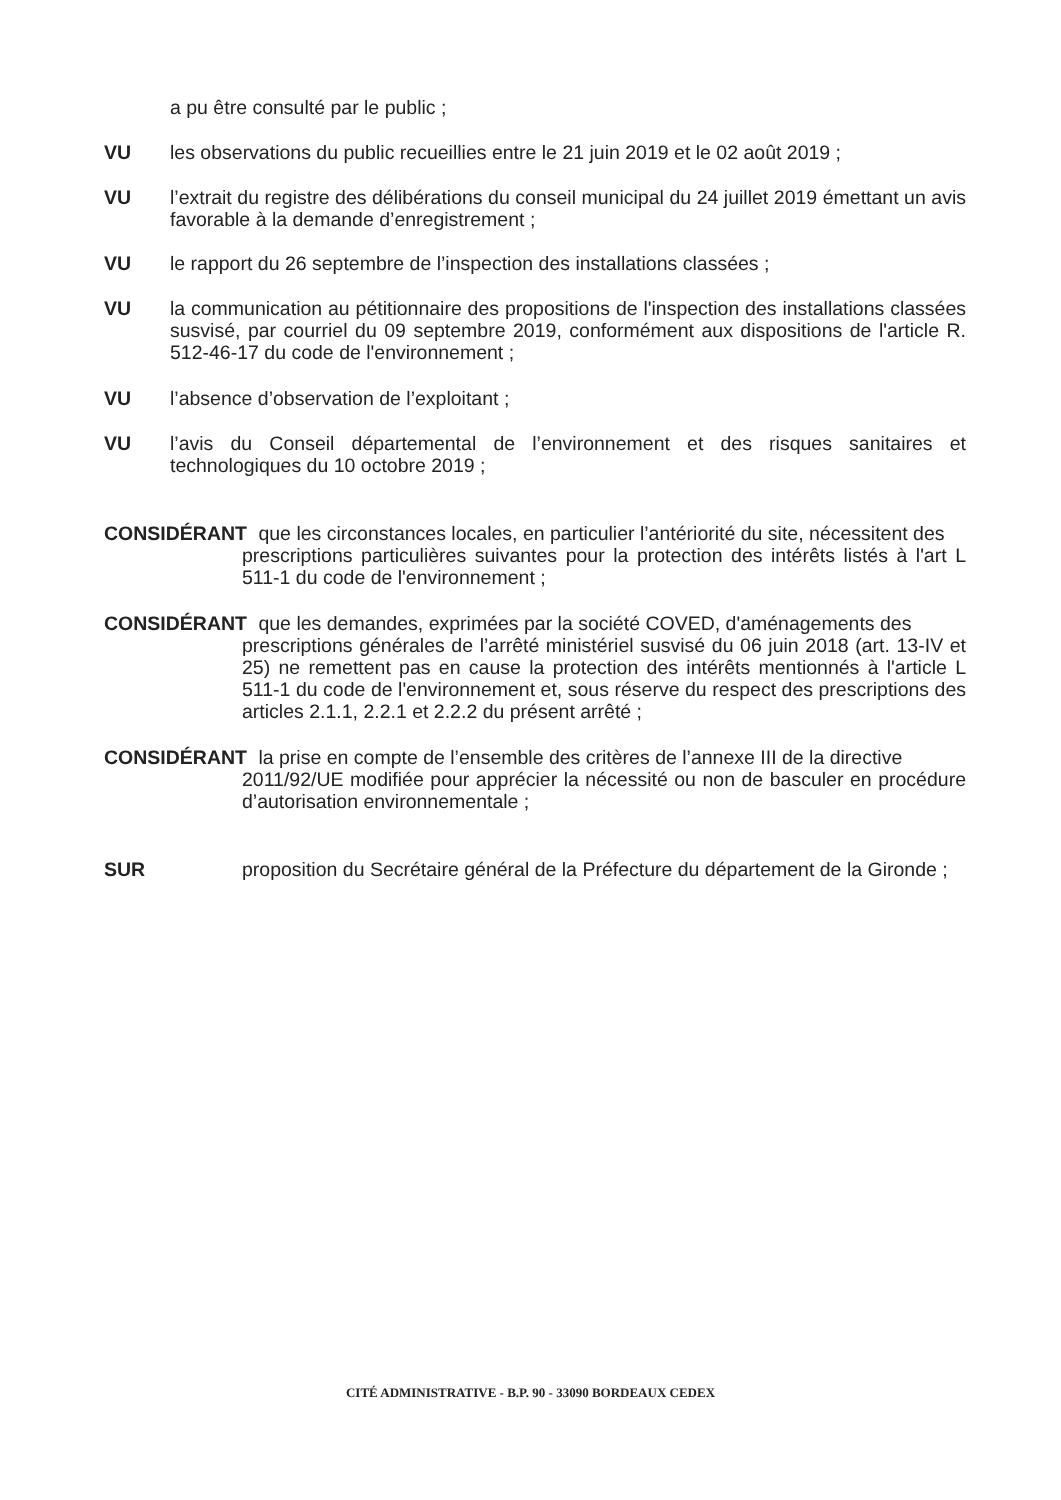a pu être consulté par le public ;
VU les observations du public recueillies entre le 21 juin 2019 et le 02 août 2019 ;
VU l’extrait du registre des délibérations du conseil municipal du 24 juillet 2019 émettant un avis favorable à la demande d’enregistrement ;
VU le rapport du 26 septembre de l’inspection des installations classées ;
VU la communication au pétitionnaire des propositions de l'inspection des installations classées susvisé, par courriel du 09 septembre 2019, conformément aux dispositions de l'article R. 512-46-17 du code de l'environnement ;
VU l’absence d’observation de l’exploitant ;
VU l’avis du Conseil départemental de l’environnement et des risques sanitaires et technologiques du 10 octobre 2019 ;
CONSIDÉRANT que les circonstances locales, en particulier l’antériorité du site, nécessitent des
prescriptions particulières suivantes pour la protection des intérêts listés à l'art L 511-1 du code de l'environnement ;
CONSIDÉRANT que les demandes, exprimées par la société COVED, d'aménagements des
prescriptions générales de l’arrêté ministériel susvisé du 06 juin 2018 (art. 13-IV et 25) ne remettent pas en cause la protection des intérêts mentionnés à l'article L 511-1 du code de l'environnement et, sous réserve du respect des prescriptions des articles 2.1.1, 2.2.1 et 2.2.2 du présent arrêté ;
CONSIDÉRANT la prise en compte de l’ensemble des critères de l’annexe III de la directive
2011/92/UE modifiée pour apprécier la nécessité ou non de basculer en procédure d’autorisation environnementale ;
SUR proposition du Secrétaire général de la Préfecture du département de la Gironde ;
CITÉ ADMINISTRATIVE - B.P. 90 - 33090 BORDEAUX CEDEX